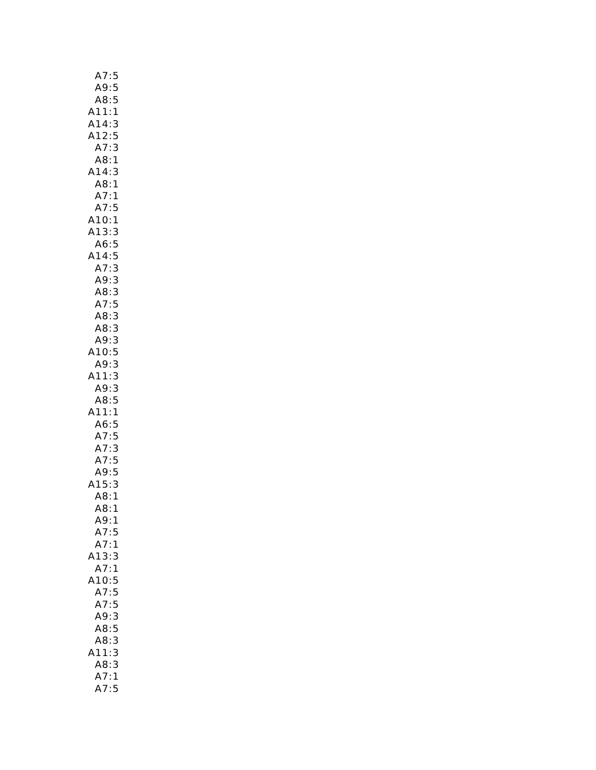A7:5
A9:5
A8:5
A11:1
A14:3
A12:5
A7:3
A8:1
A14:3
A8:1
A7:1
A7:5
A10:1
A13:3
A6:5
A14:5
A7:3
A9:3
A8:3
A7:5
A8:3
A8:3
A9:3
A10:5
A9:3
A11:3
A9:3
A8:5
A11:1
A6:5
A7:5
A7:3
A7:5
A9:5
A15:3
A8:1
A8:1
A9:1
A7:5
A7:1
A13:3
A7:1
A10:5
A7:5
A7:5
A9:3
A8:5
A8:3
A11:3
A8:3
A7:1
A7:5